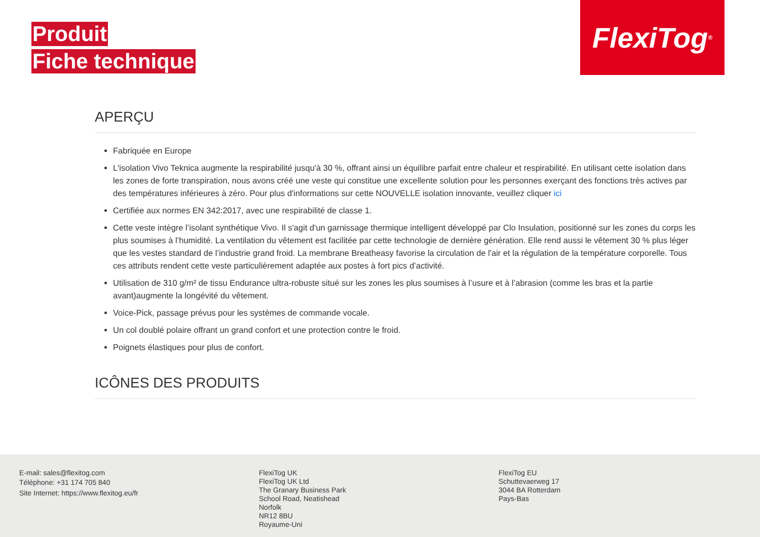Produit
Fiche technique
FlexiTog<sup>®</sup>
APERÇU
Fabriquée en Europe
L'isolation Vivo Teknica augmente la respirabilité jusqu'à 30 %, offrant ainsi un équilibre parfait entre chaleur et respirabilité. En utilisant cette isolation dans les zones de forte transpiration, nous avons créé une veste qui constitue une excellente solution pour les personnes exerçant des fonctions très actives par des températures inférieures à zéro. Pour plus d'informations sur cette NOUVELLE isolation innovante, veuillez cliquer ici
Certifiée aux normes EN 342:2017, avec une respirabilité de classe 1.
Cette veste intègre l’isolant synthétique Vivo. Il s'agit d'un garnissage thermique intelligent développé par Clo Insulation, positionné sur les zones du corps les plus soumises à l’humidité. La ventilation du vêtement est facilitée par cette technologie de dernière génération. Elle rend aussi le vêtement 30 % plus léger que les vestes standard de l’industrie grand froid. La membrane Breatheasy favorise la circulation de l'air et la régulation de la température corporelle. Tous ces attributs rendent cette veste particulièrement adaptée aux postes à fort pics d’activité.
Utilisation de 310 g/m² de tissu Endurance ultra-robuste situé sur les zones les plus soumises à l’usure et à l’abrasion (comme les bras et la partie avant)augmente la longévité du vêtement.
Voice-Pick, passage prévus pour les systèmes de commande vocale.
Un col doublé polaire offrant un grand confort et une protection contre le froid.
Poignets élastiques pour plus de confort.
ICÔNES DES PRODUITS
E-mail: sales@flexitog.com
Téléphone: +31 174 705 840
Site Internet: https://www.flexitog.eu/fr
FlexiTog UK
FlexiTog UK Ltd
The Granary Business Park
School Road, Neatishead
Norfolk
NR12 8BU
Royaume-Uni
FlexiTog EU
Schuttevaerweg 17
3044 BA Rotterdam
Pays-Bas